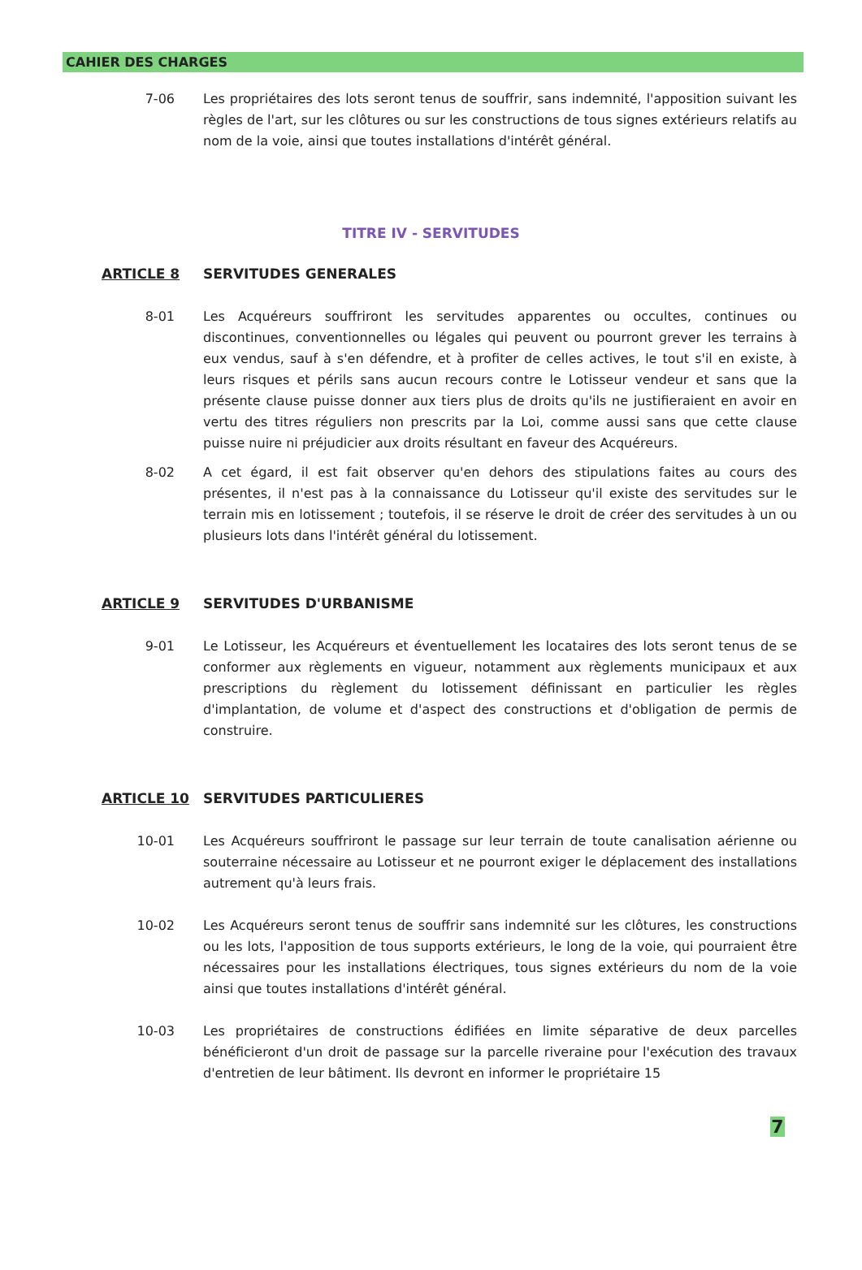CAHIER DES CHARGES
7-06 Les propriétaires des lots seront tenus de souffrir, sans indemnité, l'apposition suivant les règles de l'art, sur les clôtures ou sur les constructions de tous signes extérieurs relatifs au nom de la voie, ainsi que toutes installations d'intérêt général.
TITRE IV - SERVITUDES
ARTICLE 8 SERVITUDES GENERALES
8-01 Les Acquéreurs souffriront les servitudes apparentes ou occultes, continues ou discontinues, conventionnelles ou légales qui peuvent ou pourront grever les terrains à eux vendus, sauf à s'en défendre, et à profiter de celles actives, le tout s'il en existe, à leurs risques et périls sans aucun recours contre le Lotisseur vendeur et sans que la présente clause puisse donner aux tiers plus de droits qu'ils ne justifieraient en avoir en vertu des titres réguliers non prescrits par la Loi, comme aussi sans que cette clause puisse nuire ni préjudicier aux droits résultant en faveur des Acquéreurs.
8-02 A cet égard, il est fait observer qu'en dehors des stipulations faites au cours des présentes, il n'est pas à la connaissance du Lotisseur qu'il existe des servitudes sur le terrain mis en lotissement ; toutefois, il se réserve le droit de créer des servitudes à un ou plusieurs lots dans l'intérêt général du lotissement.
ARTICLE 9 SERVITUDES D'URBANISME
9-01 Le Lotisseur, les Acquéreurs et éventuellement les locataires des lots seront tenus de se conformer aux règlements en vigueur, notamment aux règlements municipaux et aux prescriptions du règlement du lotissement définissant en particulier les règles d'implantation, de volume et d'aspect des constructions et d'obligation de permis de construire.
ARTICLE 10 SERVITUDES PARTICULIERES
10-01 Les Acquéreurs souffriront le passage sur leur terrain de toute canalisation aérienne ou souterraine nécessaire au Lotisseur et ne pourront exiger le déplacement des installations autrement qu'à leurs frais.
10-02 Les Acquéreurs seront tenus de souffrir sans indemnité sur les clôtures, les constructions ou les lots, l'apposition de tous supports extérieurs, le long de la voie, qui pourraient être nécessaires pour les installations électriques, tous signes extérieurs du nom de la voie ainsi que toutes installations d'intérêt général.
10-03 Les propriétaires de constructions édifiées en limite séparative de deux parcelles bénéficieront d'un droit de passage sur la parcelle riveraine pour l'exécution des travaux d'entretien de leur bâtiment. Ils devront en informer le propriétaire 15
7